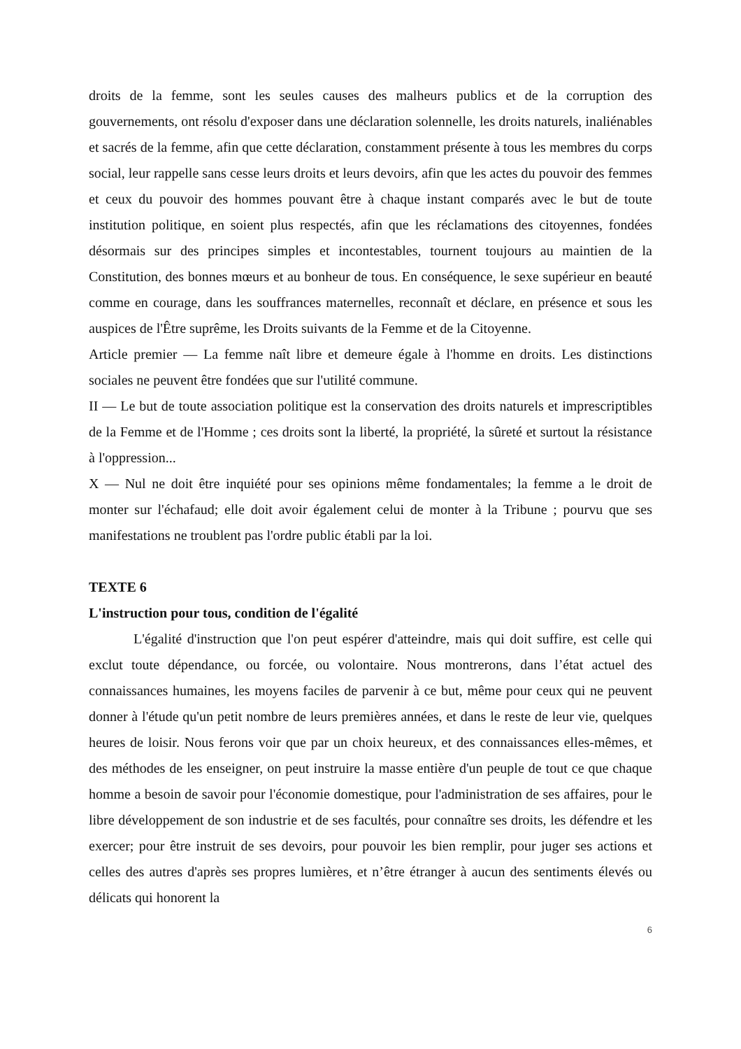droits de la femme, sont les seules causes des malheurs publics et de la corruption des gouvernements, ont résolu d'exposer dans une déclaration solennelle, les droits naturels, inaliénables et sacrés de la femme, afin que cette déclaration, constamment présente à tous les membres du corps social, leur rappelle sans cesse leurs droits et leurs devoirs, afin que les actes du pouvoir des femmes et ceux du pouvoir des hommes pouvant être à chaque instant comparés avec le but de toute institution politique, en soient plus respectés, afin que les réclamations des citoyennes, fondées désormais sur des principes simples et incontestables, tournent toujours au maintien de la Constitution, des bonnes mœurs et au bonheur de tous. En conséquence, le sexe supérieur en beauté comme en courage, dans les souffrances maternelles, reconnaît et déclare, en présence et sous les auspices de l'Être suprême, les Droits suivants de la Femme et de la Citoyenne.
Article premier — La femme naît libre et demeure égale à l'homme en droits. Les distinctions sociales ne peuvent être fondées que sur l'utilité commune.
II — Le but de toute association politique est la conservation des droits naturels et imprescriptibles de la Femme et de l'Homme ; ces droits sont la liberté, la propriété, la sûreté et surtout la résistance à l'oppression...
X — Nul ne doit être inquiété pour ses opinions même fondamentales; la femme a le droit de monter sur l'échafaud; elle doit avoir également celui de monter à la Tribune ; pourvu que ses manifestations ne troublent pas l'ordre public établi par la loi.
TEXTE 6
L'instruction pour tous, condition de l'égalité
L'égalité d'instruction que l'on peut espérer d'atteindre, mais qui doit suffire, est celle qui exclut toute dépendance, ou forcée, ou volontaire. Nous montrerons, dans l’état actuel des connaissances humaines, les moyens faciles de parvenir à ce but, même pour ceux qui ne peuvent donner à l'étude qu'un petit nombre de leurs premières années, et dans le reste de leur vie, quelques heures de loisir. Nous ferons voir que par un choix heureux, et des connaissances elles-mêmes, et des méthodes de les enseigner, on peut instruire la masse entière d'un peuple de tout ce que chaque homme a besoin de savoir pour l'économie domestique, pour l'administration de ses affaires, pour le libre développement de son industrie et de ses facultés, pour connaître ses droits, les défendre et les exercer; pour être instruit de ses devoirs, pour pouvoir les bien remplir, pour juger ses actions et celles des autres d'après ses propres lumières, et n’être étranger à aucun des sentiments élevés ou délicats qui honorent la
6